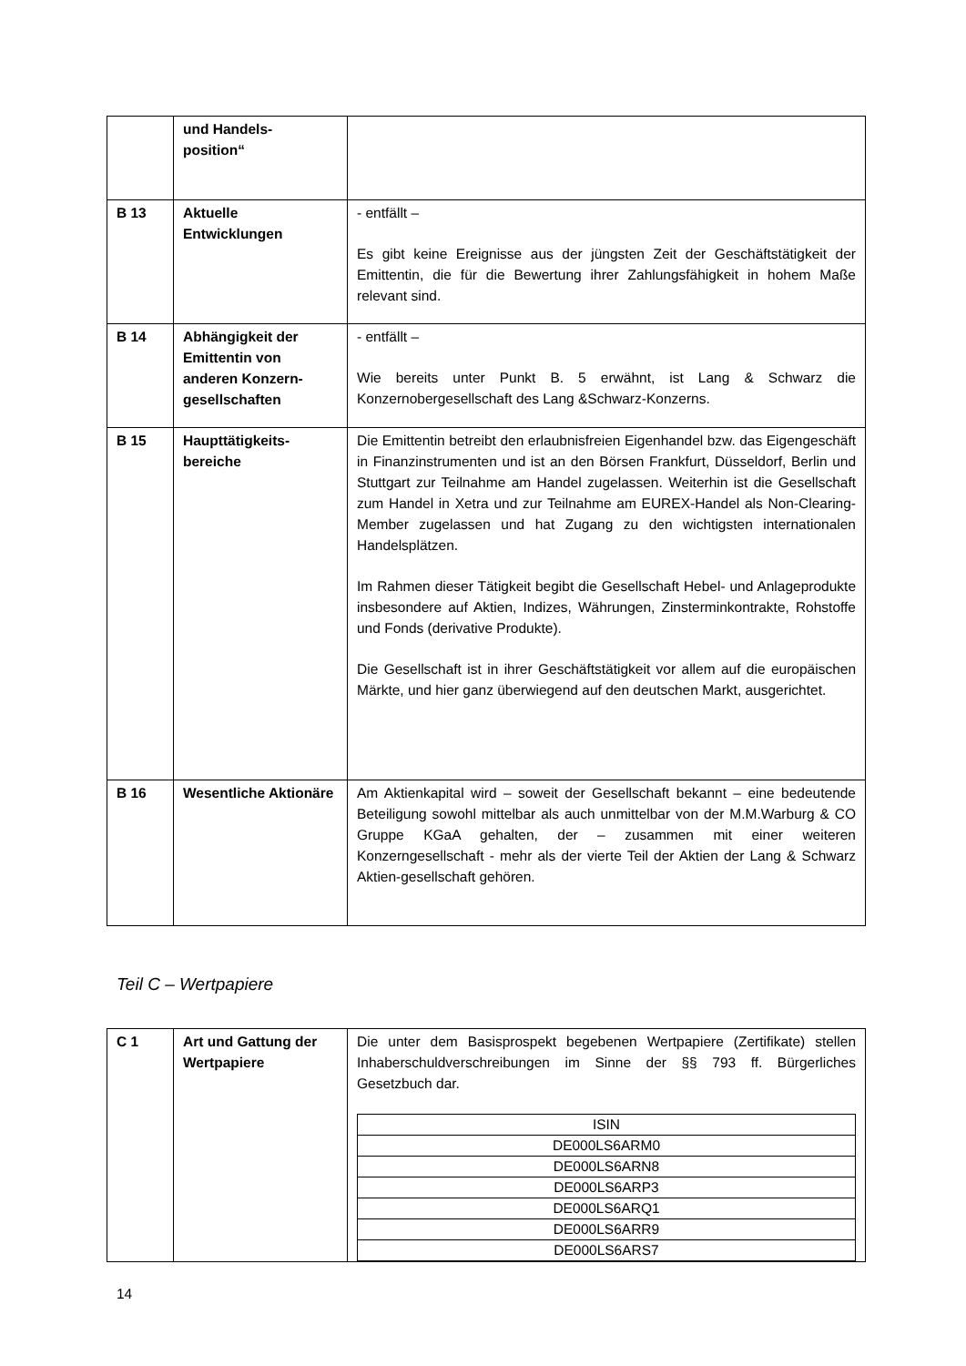| | und Handels- position“ | |
| B 13 | Aktuelle Entwicklungen | - entfällt – Es gibt keine Ereignisse aus der jüngsten Zeit der Geschäftstätigkeit der Emittentin, die für die Bewertung ihrer Zahlungsfähigkeit in hohem Maße relevant sind. |
| B 14 | Abhängigkeit der Emittentin von anderen Konzern-gesellschaften | - entfällt – Wie bereits unter Punkt B. 5 erwähnt, ist Lang & Schwarz die Konzernobergesellschaft des Lang &Schwarz-Konzerns. |
| B 15 | Haupttätigkeits-bereiche | Die Emittentin betreibt den erlaubnisfreien Eigenhandel bzw. das Eigengeschäft in Finanzinstrumenten und ist an den Börsen Frankfurt, Düsseldorf, Berlin und Stuttgart zur Teilnahme am Handel zugelassen. Weiterhin ist die Gesellschaft zum Handel in Xetra und zur Teilnahme am EUREX-Handel als Non-Clearing-Member zugelassen und hat Zugang zu den wichtigsten internationalen Handelsplätzen. Im Rahmen dieser Tätigkeit begibt die Gesellschaft Hebel- und Anlageprodukte insbesondere auf Aktien, Indizes, Währungen, Zinsterminkontrakte, Rohstoffe und Fonds (derivative Produkte). Die Gesellschaft ist in ihrer Geschäftstätigkeit vor allem auf die europäischen Märkte, und hier ganz überwiegend auf den deutschen Markt, ausgerichtet. |
| B 16 | Wesentliche Aktionäre | Am Aktienkapital wird – soweit der Gesellschaft bekannt – eine bedeutende Beteiligung sowohl mittelbar als auch unmittelbar von der M.M.Warburg & CO Gruppe KGaA gehalten, der – zusammen mit einer weiteren Konzerngesellschaft - mehr als der vierte Teil der Aktien der Lang & Schwarz Aktien-gesellschaft gehören. |
Teil C – Wertpapiere
| C 1 | Art und Gattung der Wertpapiere | Die unter dem Basisprospekt begebenen Wertpapiere (Zertifikate) stellen Inhaberschuldverschreibungen im Sinne der §§ 793 ff. Bürgerliches Gesetzbuch dar. / ISIN / / DE000LS6ARM0 / / DE000LS6ARN8 / / DE000LS6ARP3 / / DE000LS6ARQ1 / / DE000LS6ARR9 / / DE000LS6ARS7 / |
14